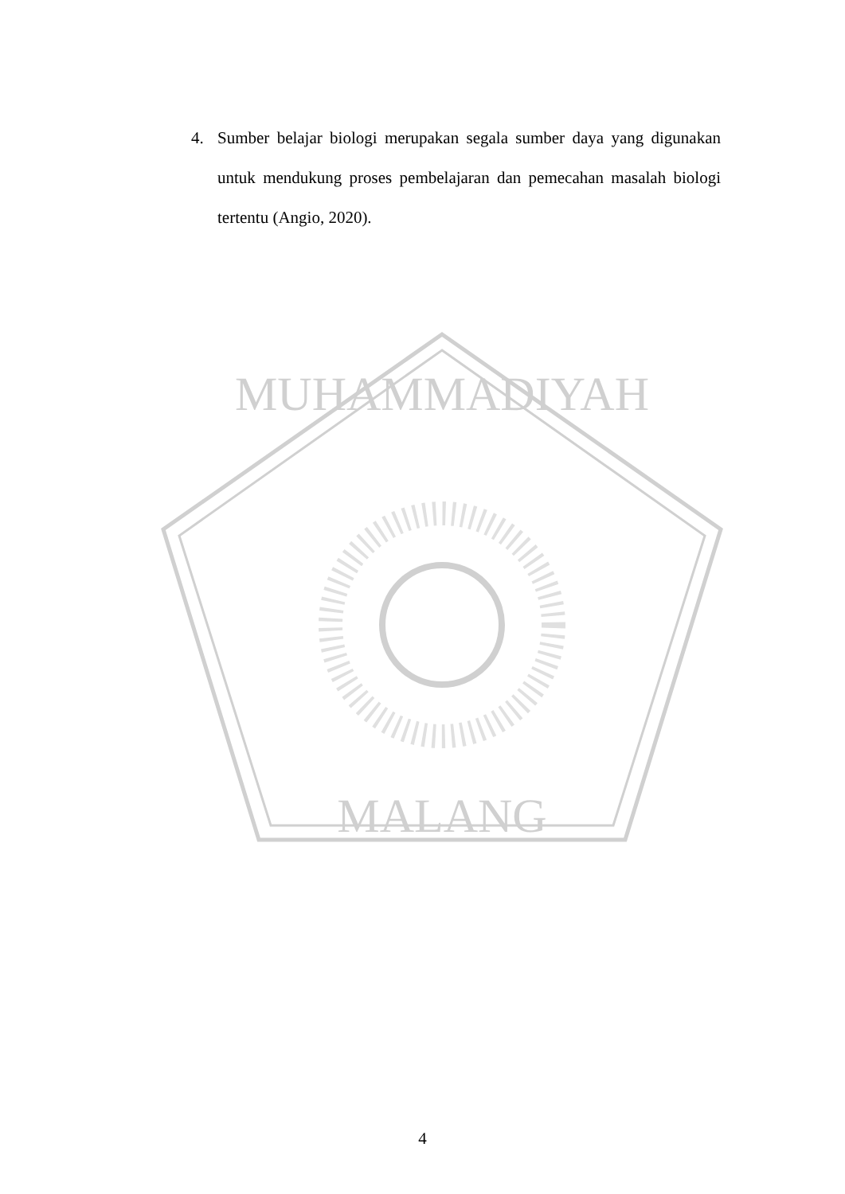MUHAMMADIYAH
MALANG
4. Sumber belajar biologi merupakan segala sumber daya yang digunakan untuk mendukung proses pembelajaran dan pemecahan masalah biologi tertentu (Angio, 2020).
4